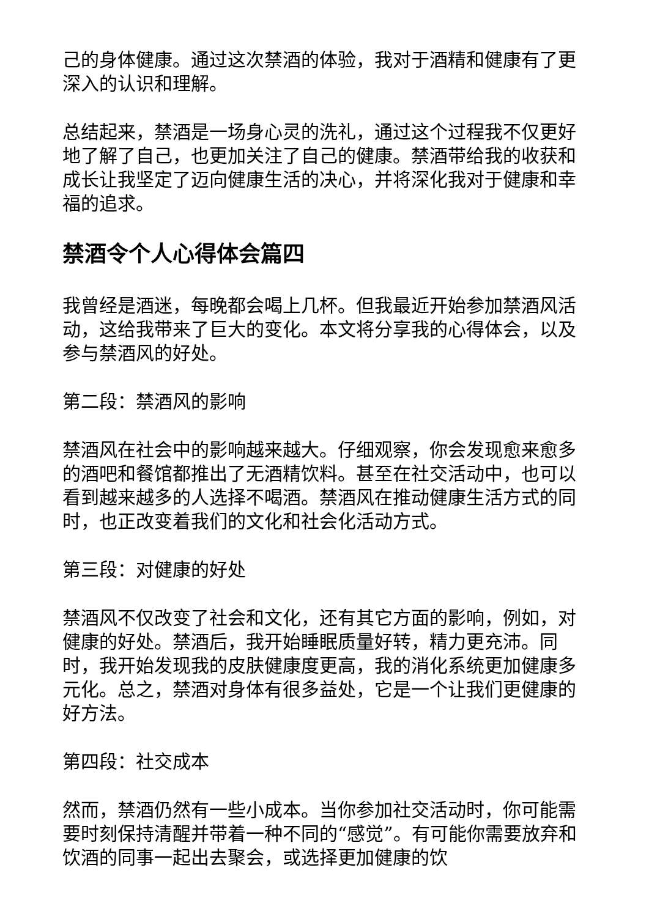己的身体健康。通过这次禁酒的体验，我对于酒精和健康有了更深入的认识和理解。
总结起来，禁酒是一场身心灵的洗礼，通过这个过程我不仅更好地了解了自己，也更加关注了自己的健康。禁酒带给我的收获和成长让我坚定了迈向健康生活的决心，并将深化我对于健康和幸福的追求。
禁酒令个人心得体会篇四
我曾经是酒迷，每晚都会喝上几杯。但我最近开始参加禁酒风活动，这给我带来了巨大的变化。本文将分享我的心得体会，以及参与禁酒风的好处。
第二段：禁酒风的影响
禁酒风在社会中的影响越来越大。仔细观察，你会发现愈来愈多的酒吧和餐馆都推出了无酒精饮料。甚至在社交活动中，也可以看到越来越多的人选择不喝酒。禁酒风在推动健康生活方式的同时，也正改变着我们的文化和社会化活动方式。
第三段：对健康的好处
禁酒风不仅改变了社会和文化，还有其它方面的影响，例如，对健康的好处。禁酒后，我开始睡眠质量好转，精力更充沛。同时，我开始发现我的皮肤健康度更高，我的消化系统更加健康多元化。总之，禁酒对身体有很多益处，它是一个让我们更健康的好方法。
第四段：社交成本
然而，禁酒仍然有一些小成本。当你参加社交活动时，你可能需要时刻保持清醒并带着一种不同的“感觉”。有可能你需要放弃和饮酒的同事一起出去聚会，或选择更加健康的饮